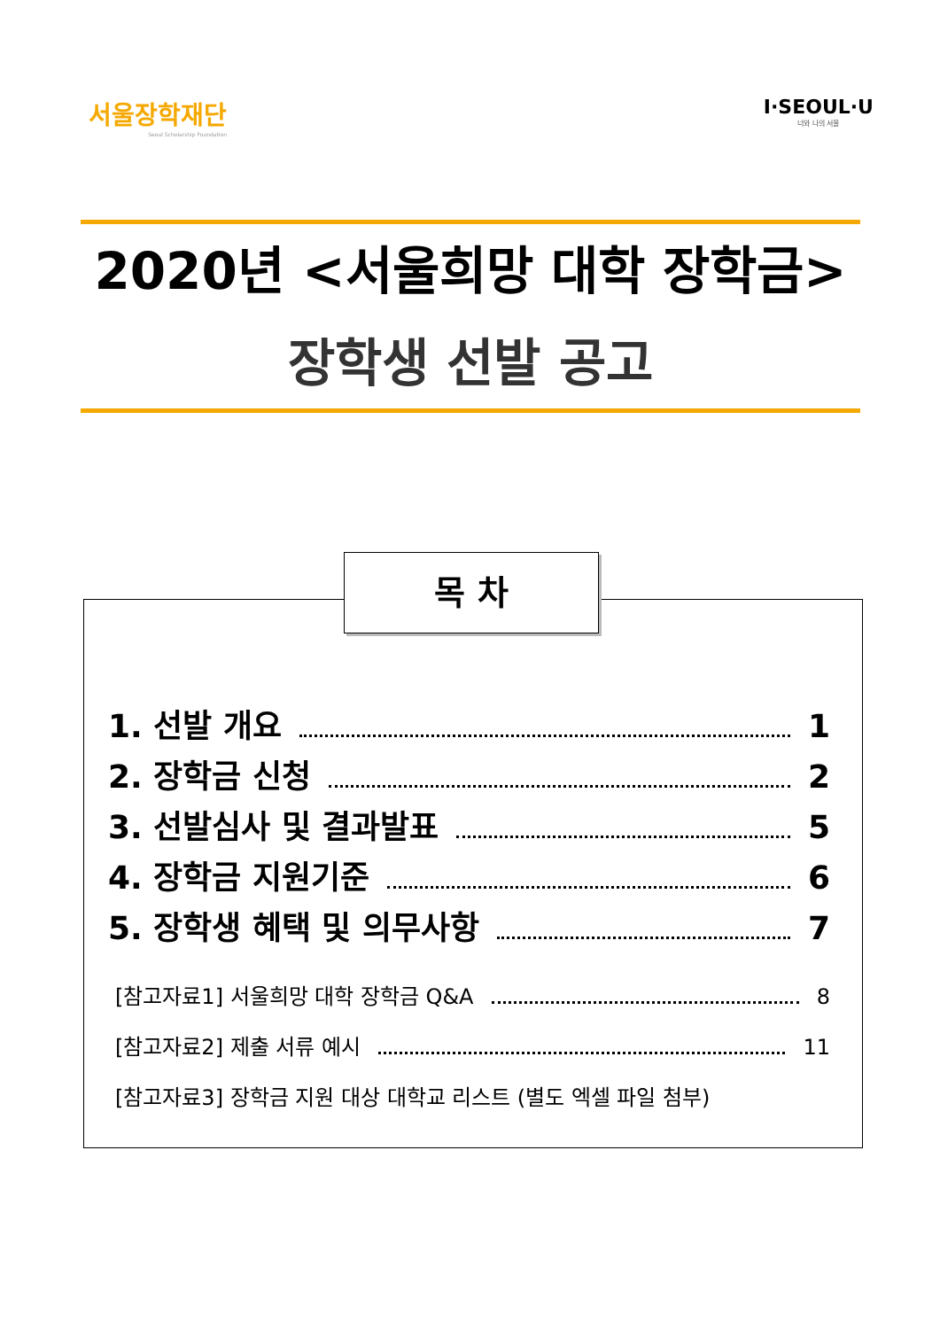서울장학재단
Seoul Scholarship Foundation
I·SEOUL·U
너와 나의 서울
2020년 <서울희망 대학 장학금>
장학생 선발 공고
목 차
1. 선발 개요 1
2. 장학금 신청 2
3. 선발심사 및 결과발표 5
4. 장학금 지원기준 6
5. 장학생 혜택 및 의무사항 7
[참고자료1] 서울희망 대학 장학금 Q&A 8
[참고자료2] 제출 서류 예시 11
[참고자료3] 장학금 지원 대상 대학교 리스트 (별도 엑셀 파일 첨부)